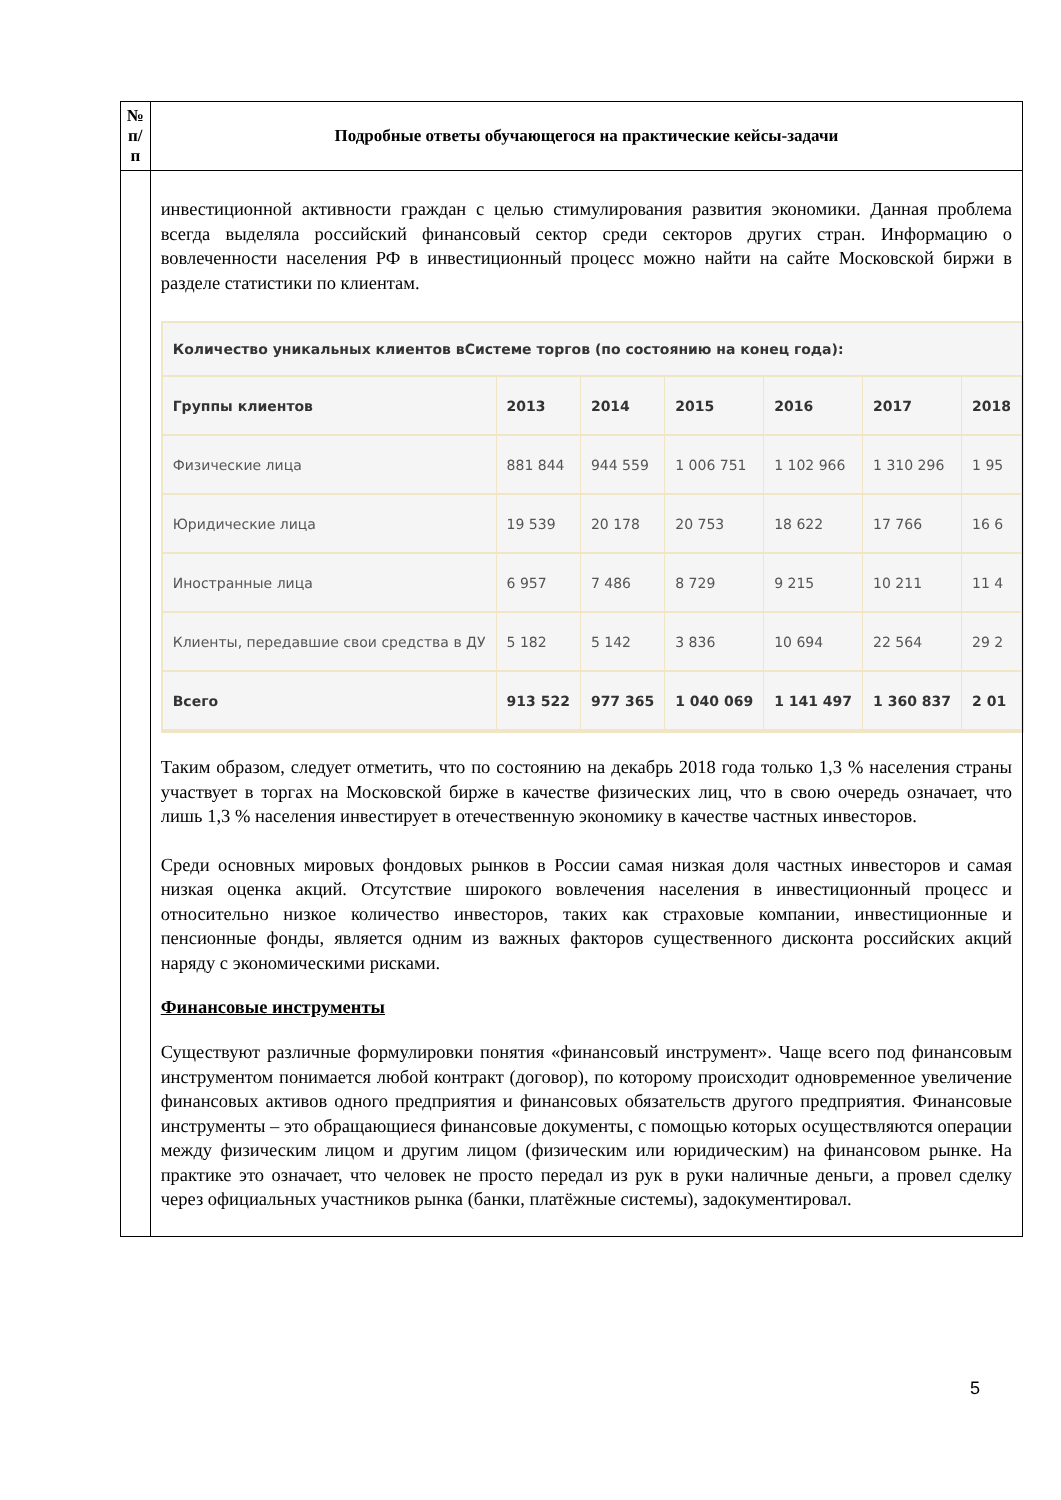| № п/п | Подробные ответы обучающегося на практические кейсы-задачи |
| --- | --- |
| | инвестиционной активности граждан с целью стимулирования развития экономики. Данная проблема всегда выделяла российский финансовый сектор среди секторов других стран. Информацию о вовлеченности населения РФ в инвестиционный процесс можно найти на сайте Московской биржи в разделе статистики по клиентам. Количество уникальных клиентов вСистеме торгов (по состоянию на конец года): / Группы клиентов / 2013 / 2014 / 2015 / 2016 / 2017 / 2018 / / Физические лица / 881 844 / 944 559 / 1 006 751 / 1 102 966 / 1 310 296 / 1 95 / / Юридические лица / 19 539 / 20 178 / 20 753 / 18 622 / 17 766 / 16 6 / / Иностранные лица / 6 957 / 7 486 / 8 729 / 9 215 / 10 211 / 11 4 / / Клиенты, передавшие свои средства в ДУ / 5 182 / 5 142 / 3 836 / 10 694 / 22 564 / 29 2 / / Всего / 913 522 / 977 365 / 1 040 069 / 1 141 497 / 1 360 837 / 2 01 / Таким образом, следует отметить, что по состоянию на декабрь 2018 года только 1,3 % населения страны участвует в торгах на Московской бирже в качестве физических лиц, что в свою очередь означает, что лишь 1,3 % населения инвестирует в отечественную экономику в качестве частных инвесторов. Среди основных мировых фондовых рынков в России самая низкая доля частных инвесторов и самая низкая оценка акций. Отсутствие широкого вовлечения населения в инвестиционный процесс и относительно низкое количество инвесторов, таких как страховые компании, инвестиционные и пенсионные фонды, является одним из важных факторов существенного дисконта российских акций наряду с экономическими рисками. Финансовые инструменты Существуют различные формулировки понятия «финансовый инструмент». Чаще всего под финансовым инструментом понимается любой контракт (договор), по которому происходит одновременное увеличение финансовых активов одного предприятия и финансовых обязательств другого предприятия. Финансовые инструменты – это обращающиеся финансовые документы, с помощью которых осуществляются операции между физическим лицом и другим лицом (физическим или юридическим) на финансовом рынке. На практике это означает, что человек не просто передал из рук в руки наличные деньги, а провел сделку через официальных участников рынка (банки, платёжные системы), задокументировал. |
5